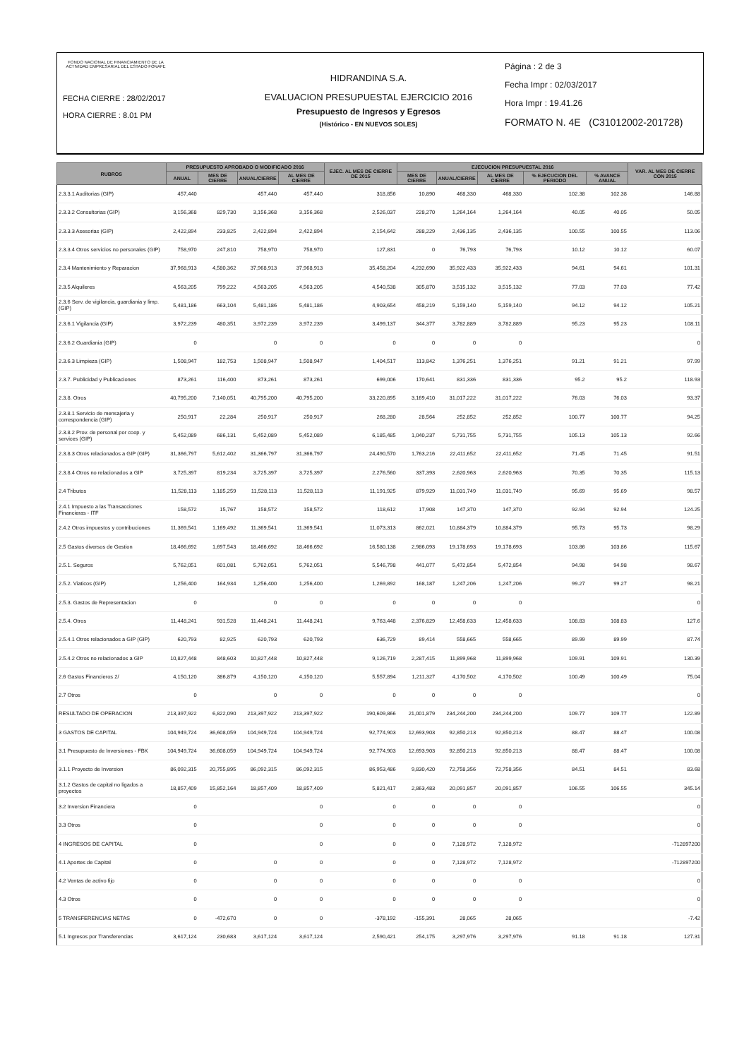FONDO NACIONAL DE FINANCIAMIENTO DE LA ACTIVIDAD EMPRESARIAL DEL ESTADO FONAFE
FECHA CIERRE : 28/02/2017
HORA CIERRE : 8.01 PM
HIDRANDINA S.A.
EVALUACION PRESUPUESTAL EJERCICIO 2016
Presupuesto de Ingresos y Egresos
(Histórico - EN NUEVOS SOLES)
Página : 2 de 3
Fecha Impr : 02/03/2017
Hora Impr : 19.41.26
FORMATO N. 4E (C31012002-201728)
| RUBROS | PRESUPUESTO APROBADO O MODIFICADO 2016 | | | | EJEC. AL MES DE CIERRE DE 2015 | EJECUCION PRESUPUESTAL 2016 | | | | | VAR. AL MES DE CIERRE CON 2015 |
| --- | --- | --- | --- | --- | --- | --- | --- | --- | --- | --- | --- |
| | ANUAL | MES DE CIERRE | ANUAL/CIERRE | AL MES DE CIERRE | | MES DE CIERRE | ANUAL/CIERRE | AL MES DE CIERRE | % EJECUCION DEL PERIODO | % AVANCE ANUAL | |
| 2.3.3.1 Auditorias (GIP) | 457,440 | | 457,440 | 457,440 | 318,856 | 10,890 | 468,330 | 468,330 | 102.38 | 102.38 | 146.88 |
| 2.3.3.2 Consultorias (GIP) | 3,156,368 | 829,730 | 3,156,368 | 3,156,368 | 2,526,037 | 228,270 | 1,264,164 | 1,264,164 | 40.05 | 40.05 | 50.05 |
| 2.3.3.3 Asesorias (GIP) | 2,422,894 | 233,825 | 2,422,894 | 2,422,894 | 2,154,642 | 288,229 | 2,436,135 | 2,436,135 | 100.55 | 100.55 | 113.06 |
| 2.3.3.4 Otros servicios no personales (GIP) | 758,970 | 247,810 | 758,970 | 758,970 | 127,831 | 0 | 76,793 | 76,793 | 10.12 | 10.12 | 60.07 |
| 2.3.4 Mantenimiento y Reparacion | 37,968,913 | 4,580,362 | 37,968,913 | 37,968,913 | 35,458,204 | 4,232,690 | 35,922,433 | 35,922,433 | 94.61 | 94.61 | 101.31 |
| 2.3.5 Alquileres | 4,563,205 | 799,222 | 4,563,205 | 4,563,205 | 4,540,538 | 305,870 | 3,515,132 | 3,515,132 | 77.03 | 77.03 | 77.42 |
| 2.3.6 Serv. de vigilancia, guardiania y limp. (GIP) | 5,481,186 | 663,104 | 5,481,186 | 5,481,186 | 4,903,654 | 458,219 | 5,159,140 | 5,159,140 | 94.12 | 94.12 | 105.21 |
| 2.3.6.1 Vigilancia (GIP) | 3,972,239 | 480,351 | 3,972,239 | 3,972,239 | 3,499,137 | 344,377 | 3,782,889 | 3,782,889 | 95.23 | 95.23 | 108.11 |
| 2.3.6.2 Guardiania (GIP) | 0 | | 0 | 0 | 0 | 0 | 0 | 0 | | | 0 |
| 2.3.6.3 Limpieza (GIP) | 1,508,947 | 182,753 | 1,508,947 | 1,508,947 | 1,404,517 | 113,842 | 1,376,251 | 1,376,251 | 91.21 | 91.21 | 97.99 |
| 2.3.7. Publicidad y Publicaciones | 873,261 | 116,400 | 873,261 | 873,261 | 699,006 | 170,641 | 831,336 | 831,336 | 95.2 | 95.2 | 118.93 |
| 2.3.8. Otros | 40,795,200 | 7,140,051 | 40,795,200 | 40,795,200 | 33,220,895 | 3,169,410 | 31,017,222 | 31,017,222 | 76.03 | 76.03 | 93.37 |
| 2.3.8.1 Servicio de mensajeria y correspondencia (GIP) | 250,917 | 22,284 | 250,917 | 250,917 | 268,280 | 28,564 | 252,852 | 252,852 | 100.77 | 100.77 | 94.25 |
| 2.3.8.2 Prov. de personal por coop. y services (GIP) | 5,452,089 | 686,131 | 5,452,089 | 5,452,089 | 6,185,485 | 1,040,237 | 5,731,755 | 5,731,755 | 105.13 | 105.13 | 92.66 |
| 2.3.8.3 Otros relacionados a GIP (GIP) | 31,366,797 | 5,612,402 | 31,366,797 | 31,366,797 | 24,490,570 | 1,763,216 | 22,411,652 | 22,411,652 | 71.45 | 71.45 | 91.51 |
| 2.3.8.4 Otros no relacionados a GIP | 3,725,397 | 819,234 | 3,725,397 | 3,725,397 | 2,276,560 | 337,393 | 2,620,963 | 2,620,963 | 70.35 | 70.35 | 115.13 |
| 2.4 Tributos | 11,528,113 | 1,185,259 | 11,528,113 | 11,528,113 | 11,191,925 | 879,929 | 11,031,749 | 11,031,749 | 95.69 | 95.69 | 98.57 |
| 2.4.1 Impuesto a las Transacciones Financieras - ITF | 158,572 | 15,767 | 158,572 | 158,572 | 118,612 | 17,908 | 147,370 | 147,370 | 92.94 | 92.94 | 124.25 |
| 2.4.2 Otros impuestos y contribuciones | 11,369,541 | 1,169,492 | 11,369,541 | 11,369,541 | 11,073,313 | 862,021 | 10,884,379 | 10,884,379 | 95.73 | 95.73 | 98.29 |
| 2.5 Gastos diversos de Gestion | 18,466,692 | 1,697,543 | 18,466,692 | 18,466,692 | 16,580,138 | 2,986,093 | 19,178,693 | 19,178,693 | 103.86 | 103.86 | 115.67 |
| 2.5.1. Seguros | 5,762,051 | 601,081 | 5,762,051 | 5,762,051 | 5,546,798 | 441,077 | 5,472,854 | 5,472,854 | 94.98 | 94.98 | 98.67 |
| 2.5.2. Viaticos (GIP) | 1,256,400 | 164,934 | 1,256,400 | 1,256,400 | 1,269,892 | 168,187 | 1,247,206 | 1,247,206 | 99.27 | 99.27 | 98.21 |
| 2.5.3. Gastos de Representacion | 0 | | 0 | 0 | 0 | 0 | 0 | 0 | | | 0 |
| 2.5.4. Otros | 11,448,241 | 931,528 | 11,448,241 | 11,448,241 | 9,763,448 | 2,376,829 | 12,458,633 | 12,458,633 | 108.83 | 108.83 | 127.6 |
| 2.5.4.1 Otros relacionados a GIP (GIP) | 620,793 | 82,925 | 620,793 | 620,793 | 636,729 | 89,414 | 558,665 | 558,665 | 89.99 | 89.99 | 87.74 |
| 2.5.4.2 Otros no relacionados a GIP | 10,827,448 | 848,603 | 10,827,448 | 10,827,448 | 9,126,719 | 2,287,415 | 11,899,968 | 11,899,968 | 109.91 | 109.91 | 130.39 |
| 2.6 Gastos Financieros 2/ | 4,150,120 | 386,879 | 4,150,120 | 4,150,120 | 5,557,894 | 1,211,327 | 4,170,502 | 4,170,502 | 100.49 | 100.49 | 75.04 |
| 2.7 Otros | 0 | | 0 | 0 | 0 | 0 | 0 | 0 | | | 0 |
| RESULTADO DE OPERACION | 213,397,922 | 6,822,090 | 213,397,922 | 213,397,922 | 190,609,866 | 21,001,879 | 234,244,200 | 234,244,200 | 109.77 | 109.77 | 122.89 |
| 3 GASTOS DE CAPITAL | 104,949,724 | 36,608,059 | 104,949,724 | 104,949,724 | 92,774,903 | 12,693,903 | 92,850,213 | 92,850,213 | 88.47 | 88.47 | 100.08 |
| 3.1 Presupuesto de Inversiones - FBK | 104,949,724 | 36,608,059 | 104,949,724 | 104,949,724 | 92,774,903 | 12,693,903 | 92,850,213 | 92,850,213 | 88.47 | 88.47 | 100.08 |
| 3.1.1 Proyecto de Inversion | 86,092,315 | 20,755,895 | 86,092,315 | 86,092,315 | 86,953,486 | 9,830,420 | 72,758,356 | 72,758,356 | 84.51 | 84.51 | 83.68 |
| 3.1.2 Gastos de capital no ligados a proyectos | 18,857,409 | 15,852,164 | 18,857,409 | 18,857,409 | 5,821,417 | 2,863,483 | 20,091,857 | 20,091,857 | 106.55 | 106.55 | 345.14 |
| 3.2 Inversion Financiera | 0 | | | 0 | 0 | 0 | 0 | 0 | | | 0 |
| 3.3 Otros | 0 | | | 0 | 0 | 0 | 0 | 0 | | | 0 |
| 4 INGRESOS DE CAPITAL | 0 | | | 0 | 0 | 0 | 7,128,972 | 7,128,972 | | | -712897200 |
| 4.1 Aportes de Capital | 0 | | 0 | 0 | 0 | 0 | 7,128,972 | 7,128,972 | | | -712897200 |
| 4.2 Ventas de activo fijo | 0 | | 0 | 0 | 0 | 0 | 0 | 0 | | | 0 |
| 4.3 Otros | 0 | | 0 | 0 | 0 | 0 | 0 | 0 | | | 0 |
| 5 TRANSFERENCIAS NETAS | 0 | -472,670 | 0 | 0 | -378,192 | -155,391 | 28,065 | 28,065 | | | -7.42 |
| 5.1 Ingresos por Transferencias | 3,617,124 | 230,683 | 3,617,124 | 3,617,124 | 2,590,421 | 254,175 | 3,297,976 | 3,297,976 | 91.18 | 91.18 | 127.31 |